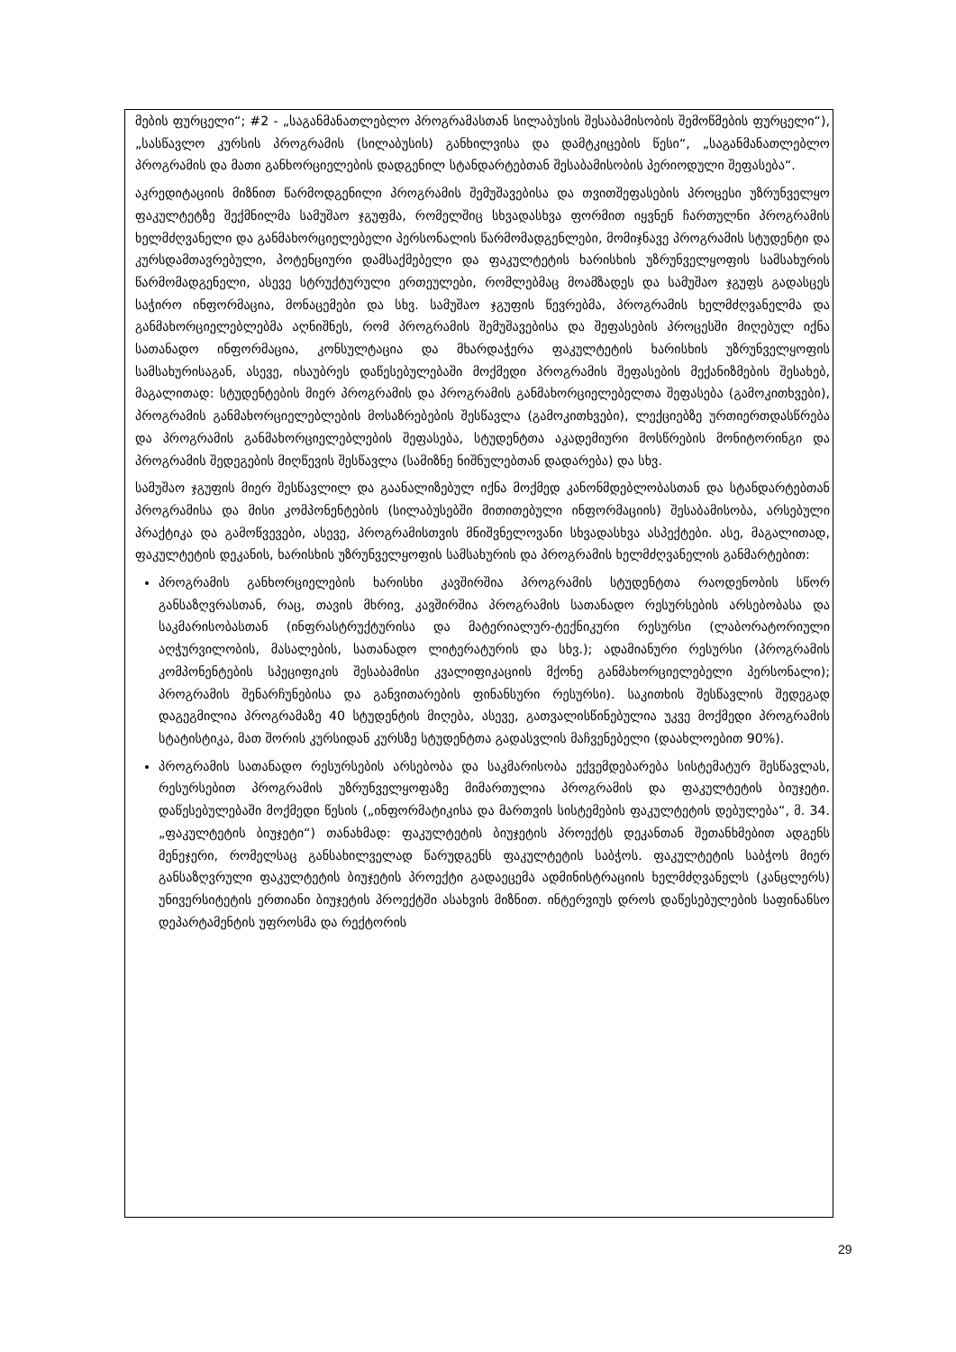მების ფურცელი“; #2 - „საგანმანათლებლო პროგრამასთან სილაბუსის შესაბამისობის შემოწმების ფურცელი“), „სასწავლო კურსის პროგრამის (სილაბუსის) განხილვისა და დამტკიცების წესი“, „საგანმანათლებლო პროგრამის და მათი განხორციელების დადგენილ სტანდარტებთან შესაბამისობის პერიოდული შეფასება“.
აკრედიტაციის მიზნით წარმოდგენილი პროგრამის შემუშავებისა და თვითშეფასების პროცესი უზრუნველყო ფაკულტეტზე შექმნილმა სამუშაო ჯგუფმა, რომელშიც სხვადასხვა ფორმით იყვნენ ჩართულნი პროგრამის ხელმძღვანელი და განმახორციელებელი პერსონალის წარმომადგენლები, მომიჯნავე პროგრამის სტუდენტი და კურსდამთავრებული, პოტენციური დამსაქმებელი და ფაკულტეტის ხარისხის უზრუნველყოფის სამსახურის წარმომადგენელი, ასევე სტრუქტურული ერთეულები, რომლებმაც მოამზადეს და სამუშაო ჯგუფს გადასცეს საჭირო ინფორმაცია, მონაცემები და სხვ. სამუშაო ჯგუფის წევრებმა, პროგრამის ხელმძღვანელმა და განმახორციელებლებმა აღნიშნეს, რომ პროგრამის შემუშავებისა და შეფასების პროცესში მიღებულ იქნა სათანადო ინფორმაცია, კონსულტაცია და მხარდაჭერა ფაკულტეტის ხარისხის უზრუნველყოფის სამსახურისაგან, ასევე, ისაუბრეს დაწესებულებაში მოქმედი პროგრამის შეფასების მექანიზმების შესახებ, მაგალითად: სტუდენტების მიერ პროგრამის და პროგრამის განმახორციელებელთა შეფასება (გამოკითხვები), პროგრამის განმახორციელებლების მოსაზრებების შესწავლა (გამოკითხვები), ლექციებზე ურთიერთდასწრება და პროგრამის განმახორციელებლების შეფასება, სტუდენტთა აკადემიური მოსწრების მონიტორინგი და პროგრამის შედეგების მიღწევის შესწავლა (სამიზნე ნიშნულებთან დადარება) და სხვ.
სამუშაო ჯგუფის მიერ შესწავლილ და გაანალიზებულ იქნა მოქმედ კანონმდებლობასთან და სტანდარტებთან პროგრამისა და მისი კომპონენტების (სილაბუსებში მითითებული ინფორმაციის) შესაბამისობა, არსებული პრაქტიკა და გამოწვევები, ასევე, პროგრამისთვის მნიშვნელოვანი სხვადასხვა ასპექტები. ასე, მაგალითად, ფაკულტეტის დეკანის, ხარისხის უზრუნველყოფის სამსახურის და პროგრამის ხელმძღვანელის განმარტებით:
პროგრამის განხორციელების ხარისხი კავშირშია პროგრამის სტუდენტთა რაოდენობის სწორ განსაზღვრასთან, რაც, თავის მხრივ, კავშირშია პროგრამის სათანადო რესურსების არსებობასა და საკმარისობასთან (ინფრასტრუქტურისა და მატერიალურ-ტექნიკური რესურსი (ლაბორატორიული აღჭურვილობის, მასალების, სათანადო ლიტერატურის და სხვ.); ადამიანური რესურსი (პროგრამის კომპონენტების სპეციფიკის შესაბამისი კვალიფიკაციის მქონე განმახორციელებელი პერსონალი); პროგრამის შენარჩუნებისა და განვითარების ფინანსური რესურსი). საკითხის შესწავლის შედეგად დაგეგმილია პროგრამაზე 40 სტუდენტის მიღება, ასევე, გათვალისწინებულია უკვე მოქმედი პროგრამის სტატისტიკა, მათ შორის კურსიდან კურსზე სტუდენტთა გადასვლის მაჩვენებელი (დაახლოებით 90%).
პროგრამის სათანადო რესურსების არსებობა და საკმარისობა ექვემდებარება სისტემატურ შესწავლას, რესურსებით პროგრამის უზრუნველყოფაზე მიმართულია პროგრამის და ფაკულტეტის ბიუჯეტი. დაწესებულებაში მოქმედი წესის („ინფორმატიკისა და მართვის სისტემების ფაკულტეტის დებულება“, მ. 34. „ფაკულტეტის ბიუჯეტი“) თანახმად: ფაკულტეტის ბიუჯეტის პროექტს დეკანთან შეთანხმებით ადგენს მენეჯერი, რომელსაც განსახილველად წარუდგენს ფაკულტეტის საბჭოს. ფაკულტეტის საბჭოს მიერ განსაზღვრული ფაკულტეტის ბიუჯეტის პროექტი გადაეცემა ადმინისტრაციის ხელმძღვანელს (კანცლერს) უნივერსიტეტის ერთიანი ბიუჯეტის პროექტში ასახვის მიზნით. ინტერვიუს დროს დაწესებულების საფინანსო დეპარტამენტის უფროსმა და რექტორის
29